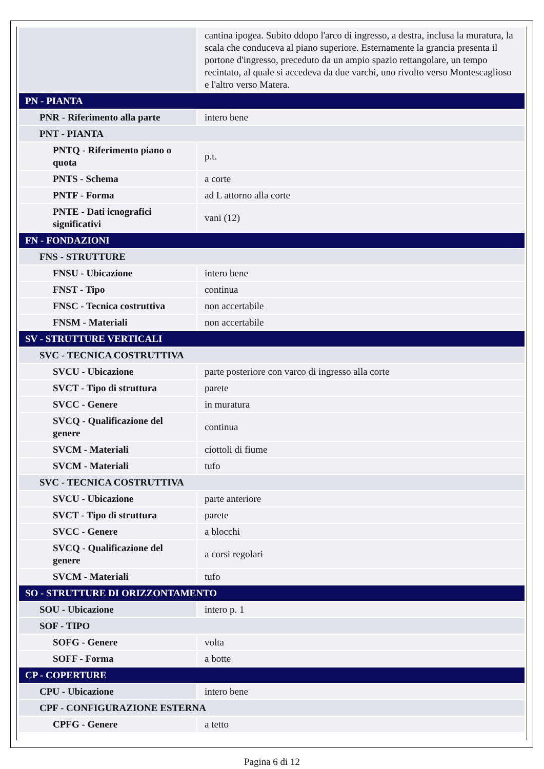| | cantina ipogea. Subito ddopo l'arco di ingresso, a destra, inclusa la muratura, la scala che conduceva al piano superiore. Esternamente la grancia presenta il portone d'ingresso, preceduto da un ampio spazio rettangolare, un tempo recintato, al quale si accedeva da due varchi, uno rivolto verso Montescaglioso e l'altro verso Matera. |
| PN - PIANTA | |
| PNR - Riferimento alla parte | intero bene |
| PNT - PIANTA | |
| PNTQ - Riferimento piano o quota | p.t. |
| PNTS - Schema | a corte |
| PNTF - Forma | ad L attorno alla corte |
| PNTE - Dati icnografici significativi | vani (12) |
| FN - FONDAZIONI | |
| FNS - STRUTTURE | |
| FNSU - Ubicazione | intero bene |
| FNST - Tipo | continua |
| FNSC - Tecnica costruttiva | non accertabile |
| FNSM - Materiali | non accertabile |
| SV - STRUTTURE VERTICALI | |
| SVC - TECNICA COSTRUTTIVA | |
| SVCU - Ubicazione | parte posteriore con varco di ingresso alla corte |
| SVCT - Tipo di struttura | parete |
| SVCC - Genere | in muratura |
| SVCQ - Qualificazione del genere | continua |
| SVCM - Materiali | ciottoli di fiume |
| SVCM - Materiali | tufo |
| SVC - TECNICA COSTRUTTIVA | |
| SVCU - Ubicazione | parte anteriore |
| SVCT - Tipo di struttura | parete |
| SVCC - Genere | a blocchi |
| SVCQ - Qualificazione del genere | a corsi regolari |
| SVCM - Materiali | tufo |
| SO - STRUTTURE DI ORIZZONTAMENTO | |
| SOU - Ubicazione | intero p. 1 |
| SOF - TIPO | |
| SOFG - Genere | volta |
| SOFF - Forma | a botte |
| CP - COPERTURE | |
| CPU - Ubicazione | intero bene |
| CPF - CONFIGURAZIONE ESTERNA | |
| CPFG - Genere | a tetto |
Pagina 6 di 12